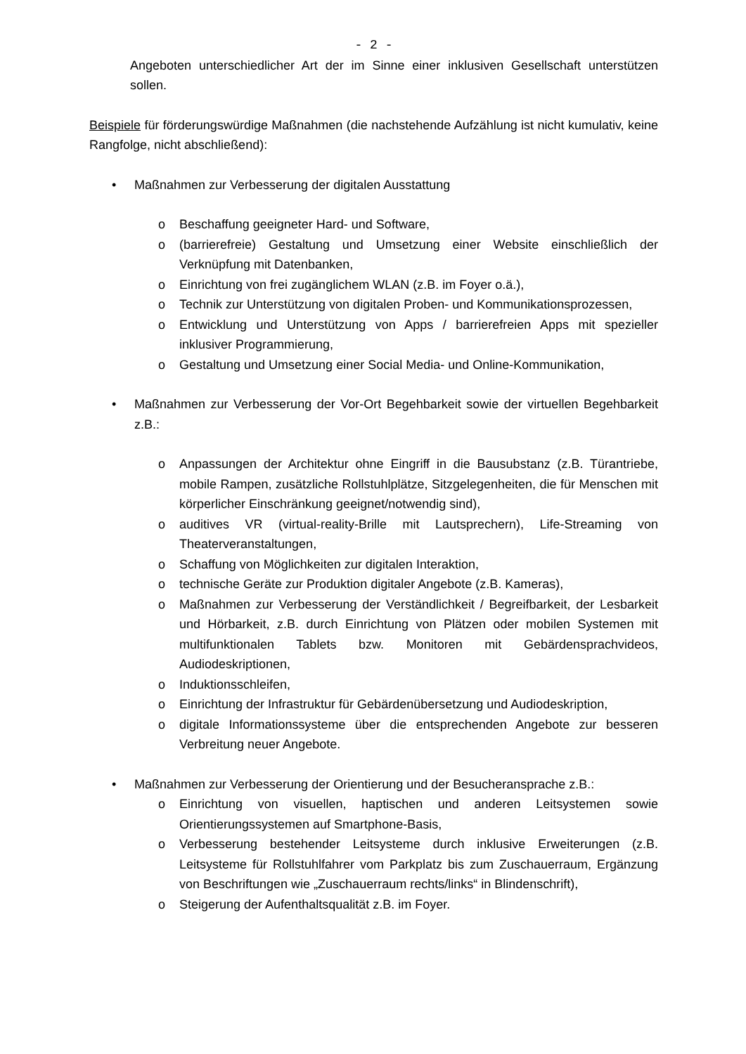- 2 -
Angeboten unterschiedlicher Art der im Sinne einer inklusiven Gesellschaft unterstützen sollen.
Beispiele für förderungswürdige Maßnahmen (die nachstehende Aufzählung ist nicht kumulativ, keine Rangfolge, nicht abschließend):
• Maßnahmen zur Verbesserung der digitalen Ausstattung
o Beschaffung geeigneter Hard- und Software,
o (barrierefreie) Gestaltung und Umsetzung einer Website einschließlich der Verknüpfung mit Datenbanken,
o Einrichtung von frei zugänglichem WLAN (z.B. im Foyer o.ä.),
o Technik zur Unterstützung von digitalen Proben- und Kommunikationsprozessen,
o Entwicklung und Unterstützung von Apps / barrierefreien Apps mit spezieller inklusiver Programmierung,
o Gestaltung und Umsetzung einer Social Media- und Online-Kommunikation,
• Maßnahmen zur Verbesserung der Vor-Ort Begehbarkeit sowie der virtuellen Begehbarkeit z.B.:
o Anpassungen der Architektur ohne Eingriff in die Bausubstanz (z.B. Türantriebe, mobile Rampen, zusätzliche Rollstuhlplätze, Sitzgelegenheiten, die für Menschen mit körperlicher Einschränkung geeignet/notwendig sind),
o auditives VR (virtual-reality-Brille mit Lautsprechern), Life-Streaming von Theaterveranstaltungen,
o Schaffung von Möglichkeiten zur digitalen Interaktion,
o technische Geräte zur Produktion digitaler Angebote (z.B. Kameras),
o Maßnahmen zur Verbesserung der Verständlichkeit / Begreifbarkeit, der Lesbarkeit und Hörbarkeit, z.B. durch Einrichtung von Plätzen oder mobilen Systemen mit multifunktionalen Tablets bzw. Monitoren mit Gebärdensprachvideos, Audiodeskriptionen,
o Induktionsschleifen,
o Einrichtung der Infrastruktur für Gebärdenübersetzung und Audiodeskription,
o digitale Informationssysteme über die entsprechenden Angebote zur besseren Verbreitung neuer Angebote.
• Maßnahmen zur Verbesserung der Orientierung und der Besucheransprache z.B.:
o Einrichtung von visuellen, haptischen und anderen Leitsystemen sowie Orientierungssystemen auf Smartphone-Basis,
o Verbesserung bestehender Leitsysteme durch inklusive Erweiterungen (z.B. Leitsysteme für Rollstuhlfahrer vom Parkplatz bis zum Zuschauerraum, Ergänzung von Beschriftungen wie „Zuschauerraum rechts/links“ in Blindenschrift),
o Steigerung der Aufenthaltsqualität z.B. im Foyer.